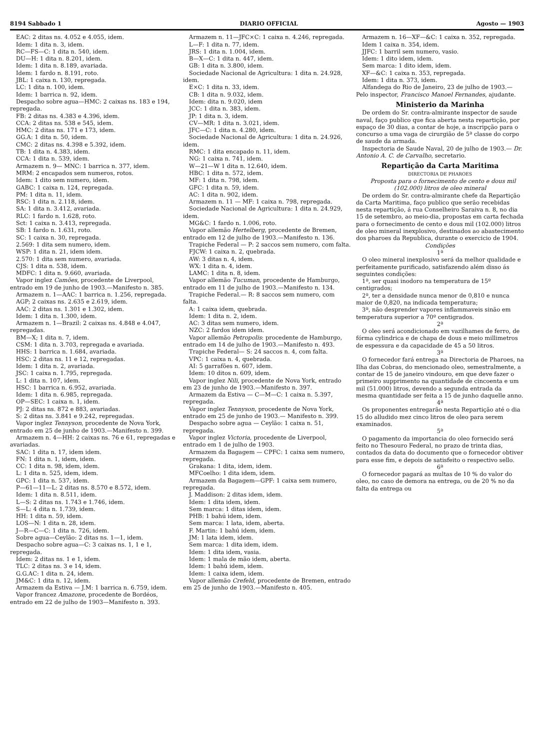8194 Sabbado 1 DIARIO OFFICIAL Agosto — 1903
EAC: 2 ditas ns. 4.052 e 4.055, idem.
Idem: 1 dita n. 3, idem.
RC—FS—C: 1 dita n. 540, idem.
DU—H: 1 dita n. 8.201, idem.
Idem: 1 dita n. 8.189, avariada.
Idem: 1 fardo n. 8.191, roto.
JBL: 1 caixa n. 130, repregada.
LC: 1 dita n. 100, idem.
Idem: 1 barrica n. 92, idem.
Despacho sobre agua—HMC: 2 caixas ns. 183 e 194, repregada.
FB: 2 ditas ns. 4.383 e 4.396, idem.
CCA: 2 ditas ns. 538 e 545, idem.
HMC: 2 ditas ns. 171 e 173, idem.
GG.A: 1 dita n. 50, idem.
CMC: 2 ditas ns. 4.398 e 5.392, idem.
TB: 1 dita n. 4.383, idem.
CCA: 1 dita n. 539, idem.
Armazem n. 9— MNC: 1 barrica n. 377, idem.
MRM: 2 encapados sem numeros, rotos.
Idem: 1 dito sem numero, idem.
GABC: 1 caixa n. 124, repregada.
PM: 1 dita n. 11, idem.
RSC: 1 dita n. 2.118, idem.
SA: 1 dita n. 3.412, avariada.
RLC: 1 fardo n. 1.628, roto.
Sct: 1 caixa n. 3.413, repregada.
SB: 1 fardo n. 1.631, roto.
SC: 1 caixa n. 30, repregada.
2.569: 1 dita sem numero, idem.
WSP: 1 dita n. 21, idem idem.
2.570: 1 dita sem numero, avariada.
CJS: 1 dita n. 538, idem.
MDFC: 1 dita n. 9.660, avariada.
Vapor inglez Camões, procedente de Liverpool, entrado em 19 de junho de 1903.—Manifesto n. 385.
Armazem n. 1—AAC: 1 barrica n. 1.256, repregada.
AGP; 2 caixas ns. 2.635 e 2.619, idem.
AAC: 2 ditas ns. 1.301 e 1.302, idem.
Idem: 1 dita n. 1.300, idem.
Armazem n. 1—Brazil: 2 caixas ns. 4.848 e 4.047, repregadas.
BM—X; 1 dita n. 7, idem.
CSM: 1 dita n. 3.703, repregada e avariada.
HHS: 1 barrica n. 1.684, avariada.
HSC: 2 ditas ns. 11 e 12, repregadas.
Idem: 1 dita n. 2, avariada.
JSC: 1 caixa n. 1.795, repregada.
L: 1 dita n. 107, idem.
HSC: 1 barrica n. 6.952, avariada.
Idem: 1 dita n. 6.985, repregada.
OP—SEC: 1 caixa n. 1, idem.
PJ: 2 ditas ns. 872 e 883, avariadas.
S: 2 ditas ns. 3.841 e 9.242, repregadas.
Vapor inglez Tennyson, procedente de Nova York, entrado em 25 de junho de 1903.—Manifesto n. 399.
Armazem n. 4—HH: 2 caixas ns. 76 e 61, repregadas e avariadas.
SAC: 1 dita n. 17, idem idem.
FN: 1 dita n. 1, idem, idem.
CC: 1 dita n. 98, idem, idem.
L: 1 dita n. 525, idem, idem.
GPC: 1 dita n. 537, idem.
P—61—11—L: 2 ditas ns. 8.570 e 8.572, idem.
Idem: 1 dita n. 8.511, idem.
L—S: 2 ditas ns. 1.743 e 1.746, idem.
S—L: 4 dita n. 1.739, idem.
HH: 1 dita n. 59, idem.
LOS—N: 1 dita n. 28, idem.
J—R—C—C: 1 dita n. 726, idem.
Sobre agua—Ceylão: 2 ditas ns. 1—1, idem.
Despacho sobre agua—C: 3 caixas ns. 1, 1 e 1, repregada.
Idem: 2 ditas ns. 1 e 1, idem.
TLC: 2 ditas ns. 3 e 14, idem.
G.G.AC: 1 dita n. 24, idem.
JM&C: 1 dita n. 12, idem.
Armazem da Estiva — J.M: 1 barrica n. 6.759, idem.
Vapor francez Amazone, procedente de Bordéos, entrado em 22 de julho de 1903—Manifesto n. 393.
Armazem n. 11—JFC×C: 1 caixa n. 4.246, repregada.
L—F: 1 dita n. 77, idem.
JRS: 1 dita n. 1.004, idem.
B—X—C: 1 dita n. 447, idem.
GB: 1 dita n. 3.800, idem.
Sociedade Nacional de Agricultura: 1 dita n. 24.928, idem.
E×C: 1 dita n. 33, idem.
CB: 1 dita n. 9.032, idem.
Idem: dita n. 9.020, idem
JCC: 1 dita n. 383, idem.
JP: 1 dita n. 3, idem.
CV—MR: 1 dita n. 3.021, idem.
JFC—C: 1 dita n. 4.280, idem.
Sociedade Nacional de Agricultura: 1 dita n. 24.926, idem.
RMC: 1 dita encapado n. 11, idem.
NG: 1 caixa n. 741, idem.
W—21—W 1 dita n. 12.640, idem.
HBC: 1 dita n. 572, idem.
MF: 1 dita n. 798, idem.
GFC: 1 dita n. 59, idem.
AC: 1 dita n. 902, idem.
Armazem n. 11 — MF: 1 caixa n. 798, repregada.
Sociedade Nacional de Agricultura: 1 dita n. 24.929, idem.
MG&C: 1 fardo n. 1.006, roto.
Vapor allemão Hertelberg, procedente de Bremen, entrado em 12 de julho de 1903.—Manifesto n. 136.
Trapiche Federal — P: 2 saccos sem numero, com falta.
FJCW: 1 caixa n. 2, quebrada.
AW: 3 ditas n. 4, idem.
WX: 1 dita n. 4, idem.
LAMC: 1 dita n. 8, idem.
Vapor allemão Tucuman, procedente de Hamburgo, entrado em 11 de julho de 1903.—Manifesto n. 134.
Trapiche Federal.— R: 8 saccos sem numero, com falta.
A: 1 caixa idem, quebrada.
Idem: 1 dita n. 2, idem.
AC: 3 ditas sem numero, idem.
NZC: 2 fardos idem idem.
Vapor allemão Petropolis: procedente de Hamburgo, entrado em 14 de julho de 1903.—Manifesto n. 493.
Trapiche Federal— S: 24 saccos n. 4, com falta.
VPC: 1 caixa n. 4, quebrada.
AI: 5 garrafões n. 607, idem.
Idem: 10 ditos n. 609, idem.
Vapor inglez Nili, procedente de Nova York, entrado em 23 de junho de 1903.—Manifesto n. 397.
Armazem da Estiva — C—M—C: 1 caixa n. 5.397, repregada.
Vapor inglez Tennyson, procedente de Nova York, entrado em 25 de junho de 1903.— Manifesto n. 399.
Despacho sobre agua — Ceylão: 1 caixa n. 51, repregada.
Vapor inglez Victoria, procedente de Liverpool, entrado em 1 de julho de 1903.
Armazem da Bagagem — CPFC: 1 caixa sem numero, repregada.
Grakana: 1 dita, idem, idem.
MFCoelho: 1 dita idem, idem.
Armazem da Bagagem—GPF: 1 caixa sem numero, repregada.
J. Maddison: 2 ditas idem, idem.
Idem: 1 dita idem, idem.
Sem marca: 1 ditas idem, idem.
PHB: 1 bahú idem, idem.
Sem marca: 1 lata, idem, aberta.
F. Martin: 1 bahú idem, idem.
JM: 1 lata idem, idem.
Sem marca: 1 dita idem, idem.
Idem: 1 dita idem, vasia.
Idem: 1 mala de mão idem, aberta.
Idem: 1 bahú idem, idem.
Idem: 1 caixa idem, idem.
Vapor allemão Crefeld, procedente de Bremen, entrado em 25 de junho de 1903.—Manifesto n. 405.
Armazem n. 16—XF—&C: 1 caixa n. 352, repregada.
Idem 1 caixa n. 354, idem.
JJFC: 1 barril sem numero, vasio.
Idem: 1 dito idem, idem.
Sem marca: 1 dito idem, idem.
XF—&C: 1 caixa n. 353, repregada.
Idem: 1 dita n. 373, idem.
Alfandega do Rio de Janeiro, 23 de julho de 1903.—Pelo inspector, Francisco Manoel Fernandes, ajudante.
Ministerio da Marinha
De ordem do Sr. contra-almirante inspector de saude naval, faço publico que fica aberta nesta repartição, por espaço de 30 dias, a contar de hoje, a inscripção para o concurso a uma vaga de cirurgião de 5ª classe do corpo de saude da armada.
Inspectoria de Saude Naval, 20 de julho de 1903.— Dr. Antonio A. C. de Carvalho, secretario.
Repartição da Carta Maritima
DIRECTORIA DE PHAROES
Proposta para o fornecimento de cento e dous mil (102.000) litros de oleo mineral
De ordem do Sr. contra-almirante chefe da Repartição da Carta Maritima, faço publico que serão recebidas nesta repartição, á rua Conselheiro Saraiva n. 8, no dia 15 de setembro, ao meio-dia, propostas em carta fechada para o fornecimento de cento e dous mil (102.000) litros de oleo mineral inexplosivo, destinados ao abastecimento dos pharoes da Republica, durante o exercicio de 1904.
Condições
1ª
O oleo mineral inexplosivo será da melhor qualidade e perfeitamente purificado, satisfazendo além disso ás seguintes condições:
1ª, ser quasi inodoro na temperatura de 15º centigrados;
2ª, ter a densidade nunca menor de 0,810 e nunca maior de 0,820, na indicada temperatura;
3ª, não desprender vapores inflammaveis sinão em temperatura superior a 70º centigrados.
2ª
O oleo será acondicionado em vazilhames de ferro, de fórma cylindrica e de chapa de dous e meio millimetros de espessura e da capacidade de 45 a 50 litros.
3ª
O fornecedor fará entrega na Directoria de Pharoes, na Ilha das Cobras, do mencionado oleo, semestralmente, a contar de 15 de janeiro vindouro, em que deve fazer o primeiro supprimento na quantidade de cincoenta e um mil (51.000) litros, devendo a segunda entrada da mesma quantidade ser feita a 15 de junho daquelle anno.
4ª
Os proponentes entregarão nesta Repartição até o dia 15 do alludido mez cinco litros de oleo para serem examinados.
5ª
O pagamento da importancia do oleo fornecido será feito no Thesouro Federal, no prazo de trinta dias, contados da data do documento que o fornecedor obtiver para esse fim, e depois de satisfeito o respectivo sello.
6ª
O fornecedor pagará as multas de 10 % do valor do oleo, no caso de demora na entrega, ou de 20 % no da falta da entrega ou